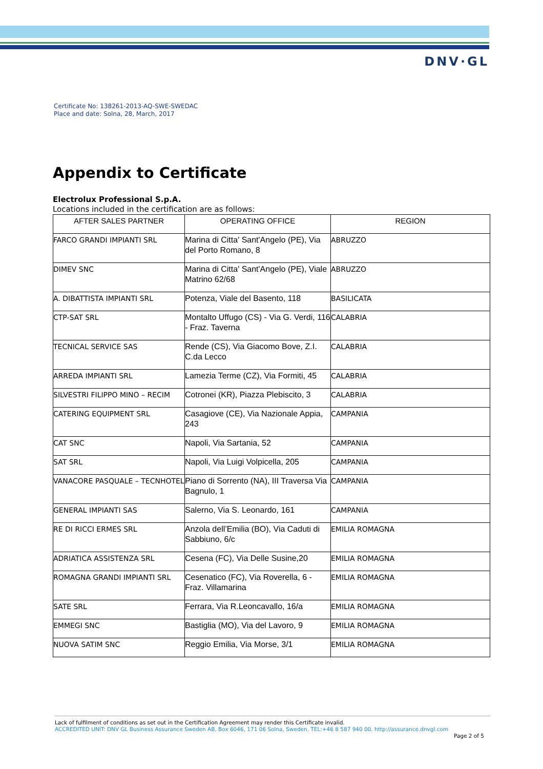DNV·GL
Certificate No: 138261-2013-AQ-SWE-SWEDAC
Place and date: Solna, 28, March, 2017
Appendix to Certificate
Electrolux Professional S.p.A.
Locations included in the certification are as follows:
| AFTER SALES PARTNER | OPERATING OFFICE | REGION |
| --- | --- | --- |
| FARCO GRANDI IMPIANTI SRL | Marina di Citta' Sant'Angelo (PE), Via del Porto Romano, 8 | ABRUZZO |
| DIMEV SNC | Marina di Citta' Sant'Angelo (PE), Viale Matrino 62/68 | ABRUZZO |
| A. DIBATTISTA IMPIANTI SRL | Potenza, Viale del Basento, 118 | BASILICATA |
| CTP-SAT SRL | Montalto Uffugo (CS) - Via G. Verdi, 116 - Fraz. Taverna | CALABRIA |
| TECNICAL SERVICE SAS | Rende (CS), Via Giacomo Bove, Z.I. C.da Lecco | CALABRIA |
| ARREDA IMPIANTI SRL | Lamezia Terme (CZ), Via Formiti, 45 | CALABRIA |
| SILVESTRI FILIPPO MINO – RECIM | Cotronei (KR), Piazza Plebiscito, 3 | CALABRIA |
| CATERING EQUIPMENT SRL | Casagiove (CE), Via Nazionale Appia, 243 | CAMPANIA |
| CAT SNC | Napoli, Via Sartania, 52 | CAMPANIA |
| SAT SRL | Napoli, Via Luigi Volpicella, 205 | CAMPANIA |
| VANACORE PASQUALE – TECNHOTEL | Piano di Sorrento (NA), III Traversa Via Bagnulo, 1 | CAMPANIA |
| GENERAL IMPIANTI SAS | Salerno, Via S. Leonardo, 161 | CAMPANIA |
| RE DI RICCI ERMES SRL | Anzola dell’Emilia (BO), Via Caduti di Sabbiuno, 6/c | EMILIA ROMAGNA |
| ADRIATICA ASSISTENZA SRL | Cesena (FC), Via Delle Susine,20 | EMILIA ROMAGNA |
| ROMAGNA GRANDI IMPIANTI SRL | Cesenatico (FC), Via Roverella, 6 - Fraz. Villamarina | EMILIA ROMAGNA |
| SATE SRL | Ferrara, Via R.Leoncavallo, 16/a | EMILIA ROMAGNA |
| EMMEGI SNC | Bastiglia (MO), Via del Lavoro, 9 | EMILIA ROMAGNA |
| NUOVA SATIM SNC | Reggio Emilia, Via Morse, 3/1 | EMILIA ROMAGNA |
Lack of fulfilment of conditions as set out in the Certification Agreement may render this Certificate invalid.
ACCREDITED UNIT: DNV GL Business Assurance Sweden AB, Box 6046, 171 06 Solna, Sweden. TEL:+46 8 587 940 00. http://assurance.dnvgl.com
Page 2 of 5